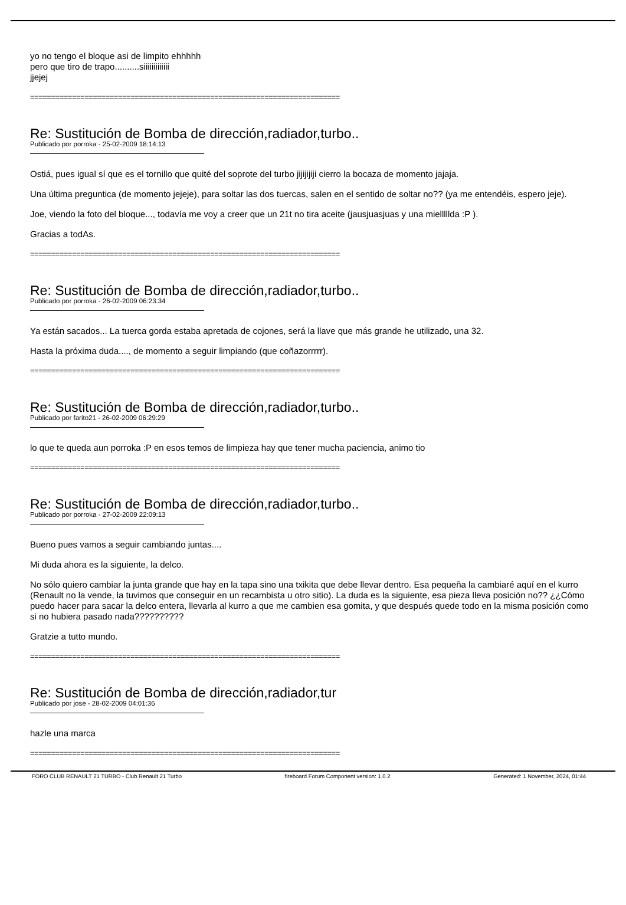yo no tengo el bloque asi de limpito ehhhhh
pero que tiro de trapo..........siiiiiiiiiiiii
jjejej
==========================================================================
Re: Sustitución de Bomba de dirección,radiador,turbo..
Publicado por porroka - 25-02-2009 18:14:13
Ostiá, pues igual sí que es el tornillo que quité del soprote del turbo jijijijiji cierro la bocaza de momento jajaja.
Una última preguntica (de momento jejeje), para soltar las dos tuercas, salen en el sentido de soltar no?? (ya me entendéis, espero jeje).
Joe, viendo la foto del bloque..., todavía me voy a creer que un 21t no tira aceite (jausjuasjuas y una mielllllda :P ).
Gracias a todAs.
==========================================================================
Re: Sustitución de Bomba de dirección,radiador,turbo..
Publicado por porroka - 26-02-2009 06:23:34
Ya están sacados... La tuerca gorda estaba apretada de cojones, será la llave que más grande he utilizado, una 32.
Hasta la próxima duda...., de momento a seguir limpiando (que coñazorrrrr).
==========================================================================
Re: Sustitución de Bomba de dirección,radiador,turbo..
Publicado por farito21 - 26-02-2009 06:29:29
lo que te queda aun porroka :P en esos temos de limpieza hay que tener mucha paciencia, animo tio
==========================================================================
Re: Sustitución de Bomba de dirección,radiador,turbo..
Publicado por porroka - 27-02-2009 22:09:13
Bueno pues vamos a seguir cambiando juntas....
Mi duda ahora es la siguiente, la delco.
No sólo quiero cambiar la junta grande que hay en la tapa sino una txikita que debe llevar dentro. Esa pequeña la cambiaré aquí en el kurro (Renault no la vende, la tuvimos que conseguir en un recambista u otro sitio). La duda es la siguiente, esa pieza lleva posición no?? ¿¿Cómo puedo hacer para sacar la delco entera, llevarla al kurro a que me cambien esa gomita, y que después quede todo en la misma posición como si no hubiera pasado nada??????????
Gratzie a tutto mundo.
==========================================================================
Re: Sustitución de Bomba de dirección,radiador,tur
Publicado por jose - 28-02-2009 04:01:36
hazle una marca
==========================================================================
FORO CLUB RENAULT 21 TURBO - Club Renault 21 Turbo fireboard Forum Component version: 1.0.2 Generated: 1 November, 2024, 01:44